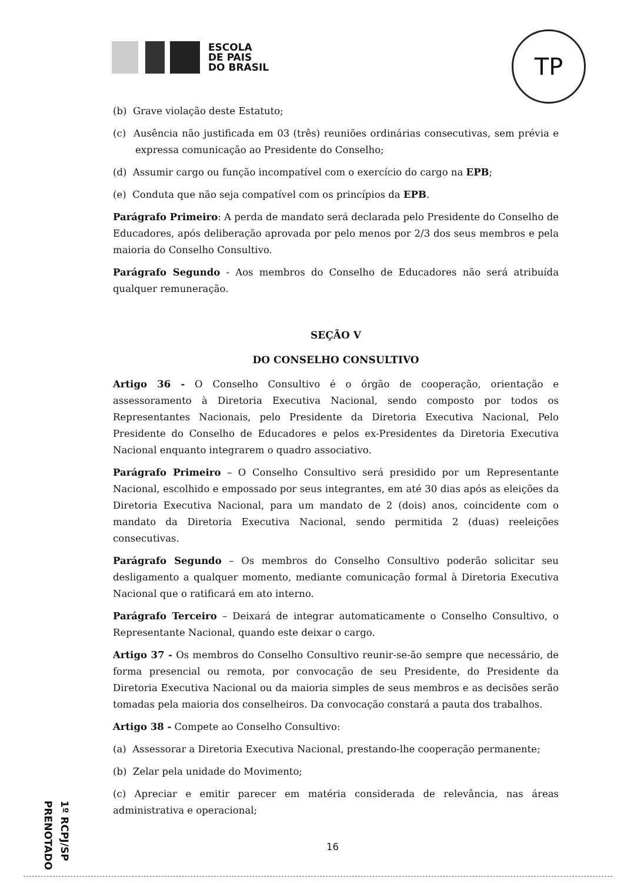ESCOLA
DE PAIS
DO BRASIL
TP
(b) Grave violação deste Estatuto;
(c) Ausência não justificada em 03 (três) reuniões ordinárias consecutivas, sem prévia e expressa comunicação ao Presidente do Conselho;
(d) Assumir cargo ou função incompatível com o exercício do cargo na EPB;
(e) Conduta que não seja compatível com os princípios da EPB.
Parágrafo Primeiro: A perda de mandato será declarada pelo Presidente do Conselho de Educadores, após deliberação aprovada por pelo menos por 2/3 dos seus membros e pela maioria do Conselho Consultivo.
Parágrafo Segundo - Aos membros do Conselho de Educadores não será atribuída qualquer remuneração.
SEÇÃO V
DO CONSELHO CONSULTIVO
Artigo 36 - O Conselho Consultivo é o órgão de cooperação, orientação e assessoramento à Diretoria Executiva Nacional, sendo composto por todos os Representantes Nacionais, pelo Presidente da Diretoria Executiva Nacional, Pelo Presidente do Conselho de Educadores e pelos ex-Presidentes da Diretoria Executiva Nacional enquanto integrarem o quadro associativo.
Parágrafo Primeiro – O Conselho Consultivo será presidido por um Representante Nacional, escolhido e empossado por seus integrantes, em até 30 dias após as eleições da Diretoria Executiva Nacional, para um mandato de 2 (dois) anos, coincidente com o mandato da Diretoria Executiva Nacional, sendo permitida 2 (duas) reeleições consecutivas.
Parágrafo Segundo – Os membros do Conselho Consultivo poderão solicitar seu desligamento a qualquer momento, mediante comunicação formal à Diretoria Executiva Nacional que o ratificará em ato interno.
Parágrafo Terceiro – Deixará de integrar automaticamente o Conselho Consultivo, o Representante Nacional, quando este deixar o cargo.
Artigo 37 - Os membros do Conselho Consultivo reunir-se-ão sempre que necessário, de forma presencial ou remota, por convocação de seu Presidente, do Presidente da Diretoria Executiva Nacional ou da maioria simples de seus membros e as decisões serão tomadas pela maioria dos conselheiros. Da convocação constará a pauta dos trabalhos.
Artigo 38 - Compete ao Conselho Consultivo:
(a) Assessorar a Diretoria Executiva Nacional, prestando-lhe cooperação permanente;
(b) Zelar pela unidade do Movimento;
(c) Apreciar e emitir parecer em matéria considerada de relevância, nas áreas administrativa e operacional;
1º RCPJ/SP PRENOTADO
16